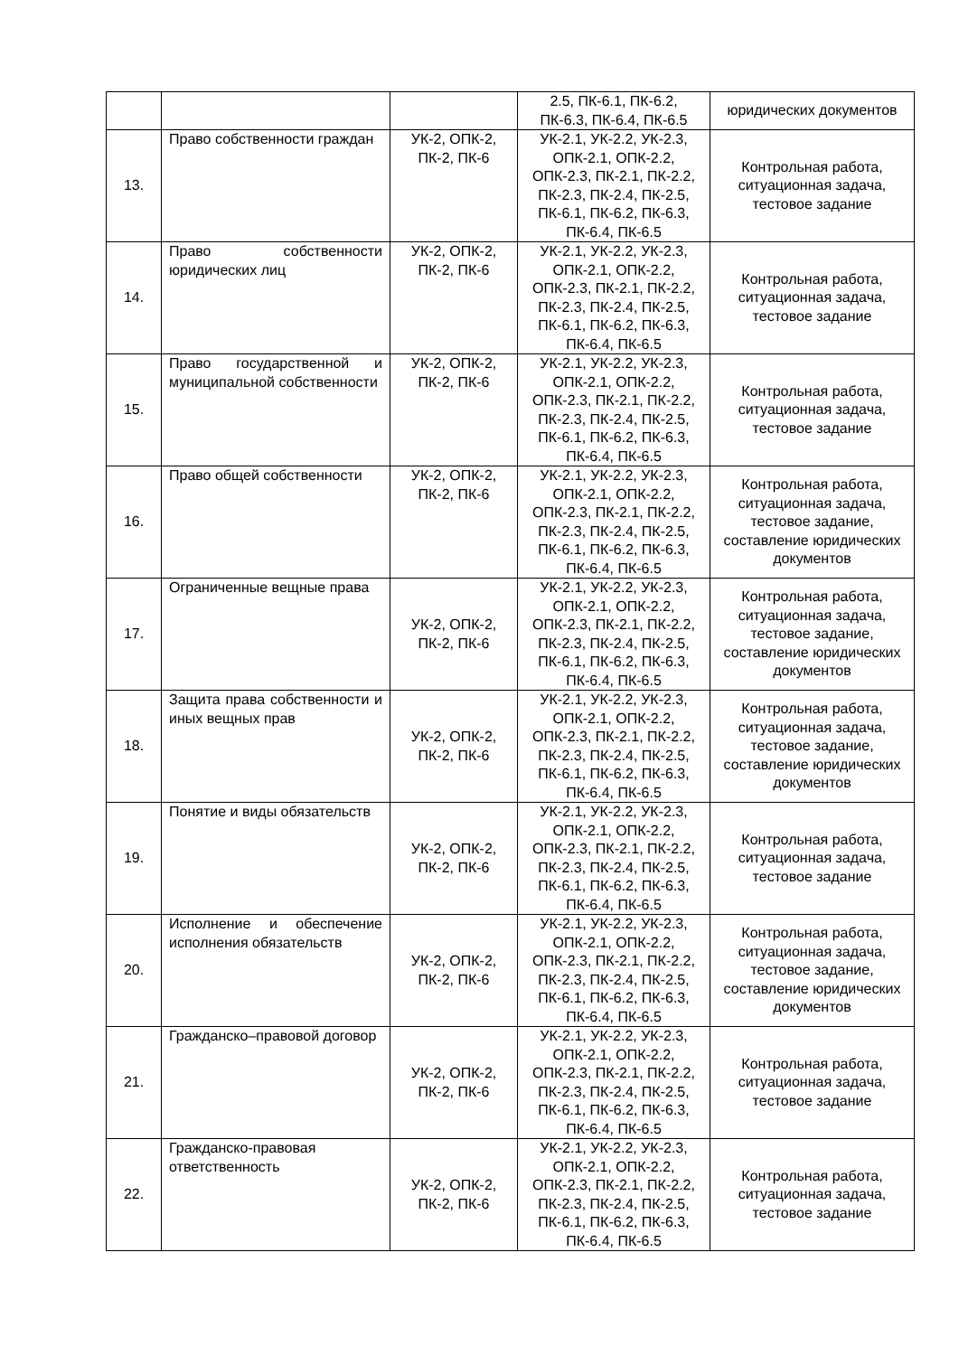| | | | 2.5, ПК-6.1, ПК-6.2, ПК-6.3, ПК-6.4, ПК-6.5 | юридических документов |
| 13. | Право собственности граждан | УК-2, ОПК-2, ПК-2, ПК-6 | УК-2.1, УК-2.2, УК-2.3, ОПК-2.1, ОПК-2.2, ОПК-2.3, ПК-2.1, ПК-2.2, ПК-2.3, ПК-2.4, ПК-2.5, ПК-6.1, ПК-6.2, ПК-6.3, ПК-6.4, ПК-6.5 | Контрольная работа, ситуационная задача, тестовое задание |
| 14. | Право собственности юридических лиц | УК-2, ОПК-2, ПК-2, ПК-6 | УК-2.1, УК-2.2, УК-2.3, ОПК-2.1, ОПК-2.2, ОПК-2.3, ПК-2.1, ПК-2.2, ПК-2.3, ПК-2.4, ПК-2.5, ПК-6.1, ПК-6.2, ПК-6.3, ПК-6.4, ПК-6.5 | Контрольная работа, ситуационная задача, тестовое задание |
| 15. | Право государственной и муниципальной собственности | УК-2, ОПК-2, ПК-2, ПК-6 | УК-2.1, УК-2.2, УК-2.3, ОПК-2.1, ОПК-2.2, ОПК-2.3, ПК-2.1, ПК-2.2, ПК-2.3, ПК-2.4, ПК-2.5, ПК-6.1, ПК-6.2, ПК-6.3, ПК-6.4, ПК-6.5 | Контрольная работа, ситуационная задача, тестовое задание |
| 16. | Право общей собственности | УК-2, ОПК-2, ПК-2, ПК-6 | УК-2.1, УК-2.2, УК-2.3, ОПК-2.1, ОПК-2.2, ОПК-2.3, ПК-2.1, ПК-2.2, ПК-2.3, ПК-2.4, ПК-2.5, ПК-6.1, ПК-6.2, ПК-6.3, ПК-6.4, ПК-6.5 | Контрольная работа, ситуационная задача, тестовое задание, составление юридических документов |
| 17. | Ограниченные вещные права | УК-2, ОПК-2, ПК-2, ПК-6 | УК-2.1, УК-2.2, УК-2.3, ОПК-2.1, ОПК-2.2, ОПК-2.3, ПК-2.1, ПК-2.2, ПК-2.3, ПК-2.4, ПК-2.5, ПК-6.1, ПК-6.2, ПК-6.3, ПК-6.4, ПК-6.5 | Контрольная работа, ситуационная задача, тестовое задание, составление юридических документов |
| 18. | Защита права собственности и иных вещных прав | УК-2, ОПК-2, ПК-2, ПК-6 | УК-2.1, УК-2.2, УК-2.3, ОПК-2.1, ОПК-2.2, ОПК-2.3, ПК-2.1, ПК-2.2, ПК-2.3, ПК-2.4, ПК-2.5, ПК-6.1, ПК-6.2, ПК-6.3, ПК-6.4, ПК-6.5 | Контрольная работа, ситуационная задача, тестовое задание, составление юридических документов |
| 19. | Понятие и виды обязательств | УК-2, ОПК-2, ПК-2, ПК-6 | УК-2.1, УК-2.2, УК-2.3, ОПК-2.1, ОПК-2.2, ОПК-2.3, ПК-2.1, ПК-2.2, ПК-2.3, ПК-2.4, ПК-2.5, ПК-6.1, ПК-6.2, ПК-6.3, ПК-6.4, ПК-6.5 | Контрольная работа, ситуационная задача, тестовое задание |
| 20. | Исполнение и обеспечение исполнения обязательств | УК-2, ОПК-2, ПК-2, ПК-6 | УК-2.1, УК-2.2, УК-2.3, ОПК-2.1, ОПК-2.2, ОПК-2.3, ПК-2.1, ПК-2.2, ПК-2.3, ПК-2.4, ПК-2.5, ПК-6.1, ПК-6.2, ПК-6.3, ПК-6.4, ПК-6.5 | Контрольная работа, ситуационная задача, тестовое задание, составление юридических документов |
| 21. | Гражданско–правовой договор | УК-2, ОПК-2, ПК-2, ПК-6 | УК-2.1, УК-2.2, УК-2.3, ОПК-2.1, ОПК-2.2, ОПК-2.3, ПК-2.1, ПК-2.2, ПК-2.3, ПК-2.4, ПК-2.5, ПК-6.1, ПК-6.2, ПК-6.3, ПК-6.4, ПК-6.5 | Контрольная работа, ситуационная задача, тестовое задание |
| 22. | Гражданско-правовая ответственность | УК-2, ОПК-2, ПК-2, ПК-6 | УК-2.1, УК-2.2, УК-2.3, ОПК-2.1, ОПК-2.2, ОПК-2.3, ПК-2.1, ПК-2.2, ПК-2.3, ПК-2.4, ПК-2.5, ПК-6.1, ПК-6.2, ПК-6.3, ПК-6.4, ПК-6.5 | Контрольная работа, ситуационная задача, тестовое задание |